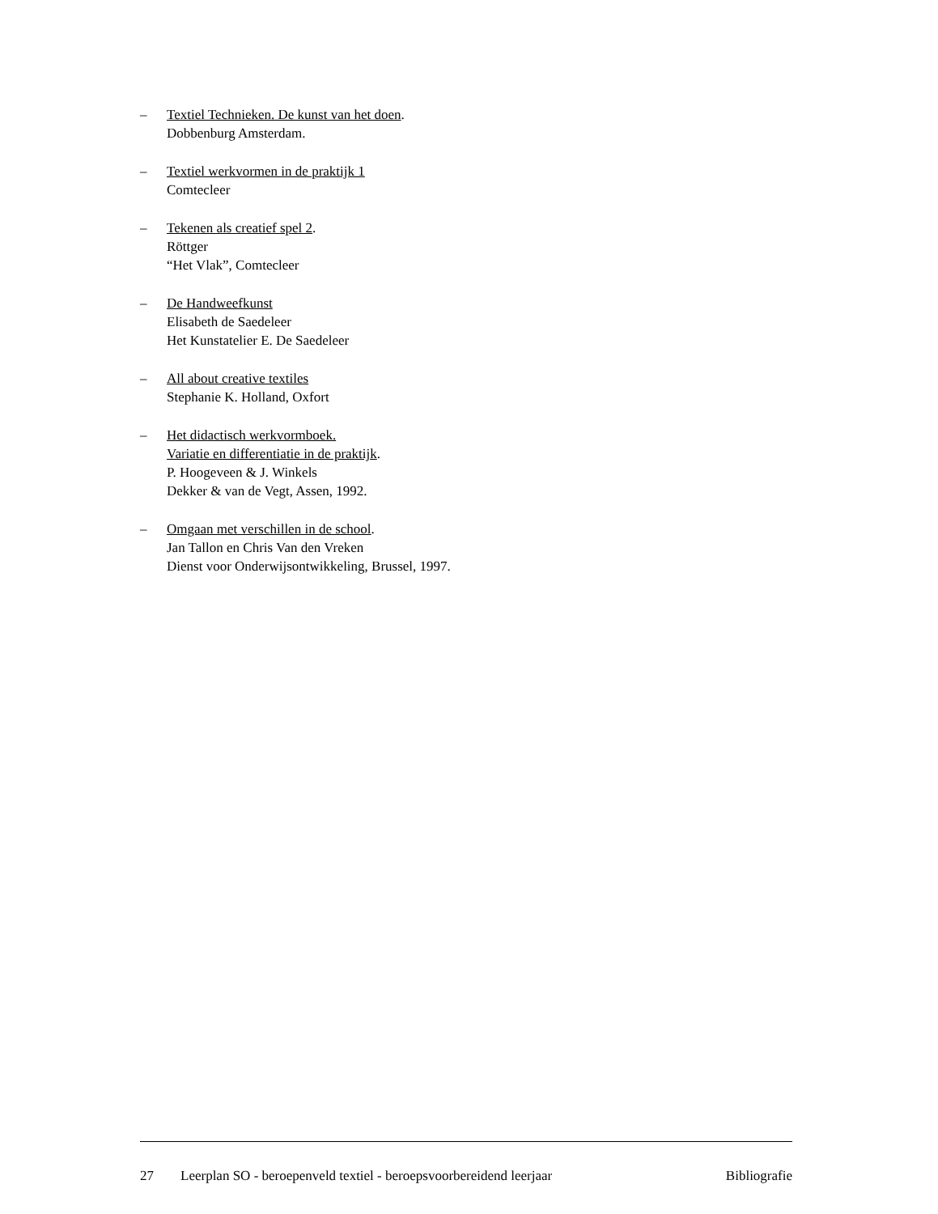– Textiel Technieken. De kunst van het doen.
Dobbenburg Amsterdam.
– Textiel werkvormen in de praktijk 1
Comtecleer
– Tekenen als creatief spel 2.
Röttger
“Het Vlak”, Comtecleer
– De Handweefkunst
Elisabeth de Saedeleer
Het Kunstatelier E. De Saedeleer
– All about creative textiles
Stephanie K. Holland, Oxfort
– Het didactisch werkvormboek.
Variatie en differentiatie in de praktijk.
P. Hoogeveen & J. Winkels
Dekker & van de Vegt, Assen, 1992.
– Omgaan met verschillen in de school.
Jan Tallon en Chris Van den Vreken
Dienst voor Onderwijsontwikkeling, Brussel, 1997.
27 Leerplan SO - beroepenveld textiel - beroepsvoorbereidend leerjaar Bibliografie